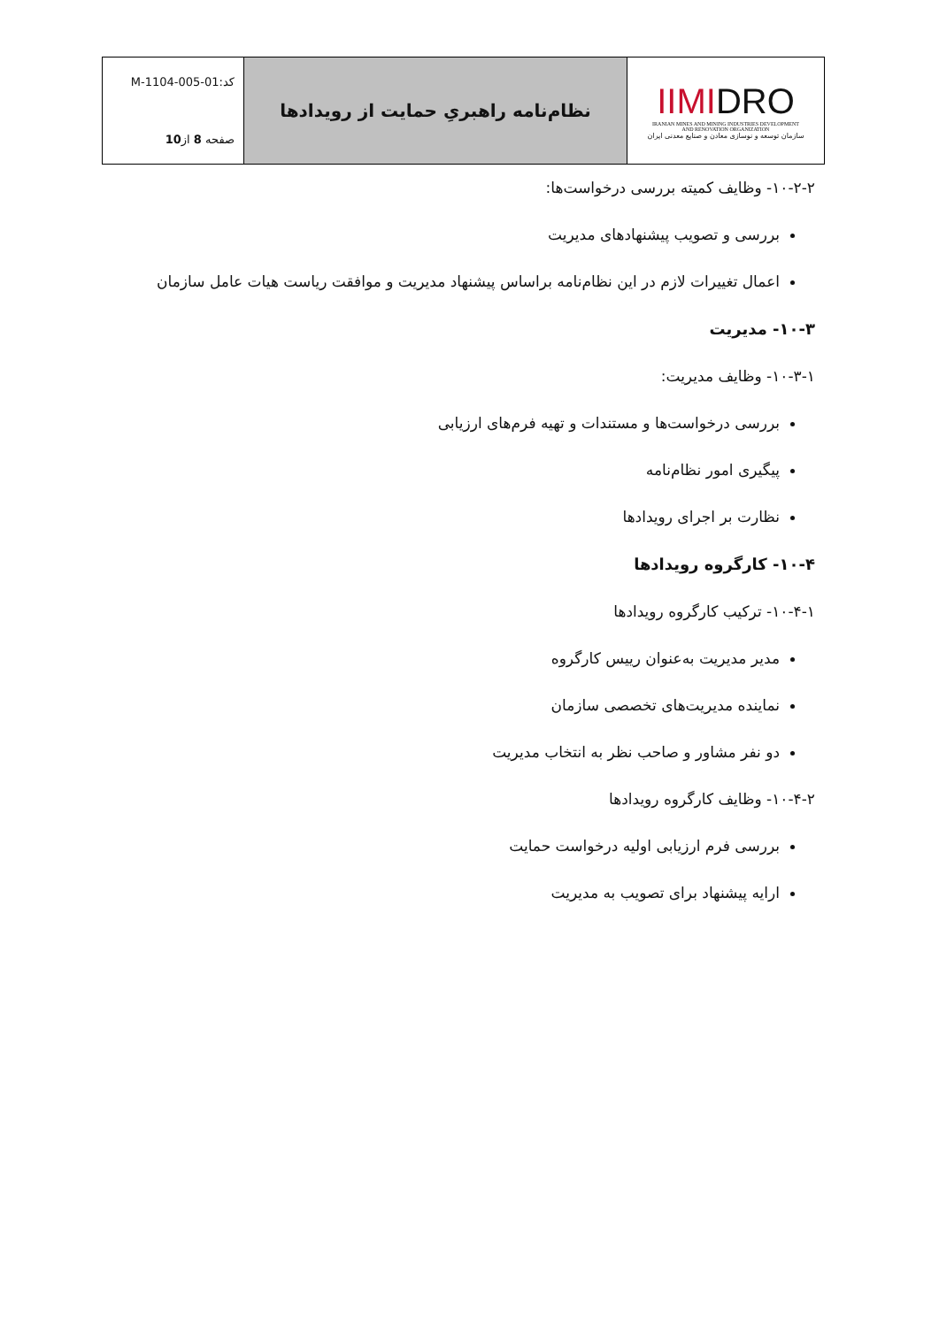| IIMI DRO IRANIAN MINES AND MINING INDUSTRIES DEVELOPMENT AND RENOVATION ORGANIZATION سازمان توسعه و نوسازی معادن و صنایع معدنی ایران | نظام‌نامه راهبریِ حمایت از رویدادها | کد:M-1104-005-01 صفحه 8 از 10 |
۱۰-۲-۲- وظایف کمیته بررسی درخواست‌ها:
بررسی و تصویب پیشنهادهای مدیریت
اعمال تغییرات لازم در این نظام‌نامه براساس پیشنهاد مدیریت و موافقت ریاست هیات عامل سازمان
۱۰-۳- مدیریت
۱۰-۳-۱- وظایف مدیریت:
بررسی درخواست‌ها و مستندات و تهیه فرم‌های ارزیابی
پیگیری امور نظام‌نامه
نظارت بر اجرای رویدادها
۱۰-۴- کارگروه رویدادها
۱۰-۴-۱- ترکیب کارگروه رویدادها
مدیر مدیریت به‌عنوان رییس کارگروه
نماینده مدیریت‌های تخصصی سازمان
دو نفر مشاور و صاحب نظر به انتخاب مدیریت
۱۰-۴-۲- وظایف کارگروه رویدادها
بررسی فرم ارزیابی اولیه درخواست حمایت
ارایه پیشنهاد برای تصویب به مدیریت